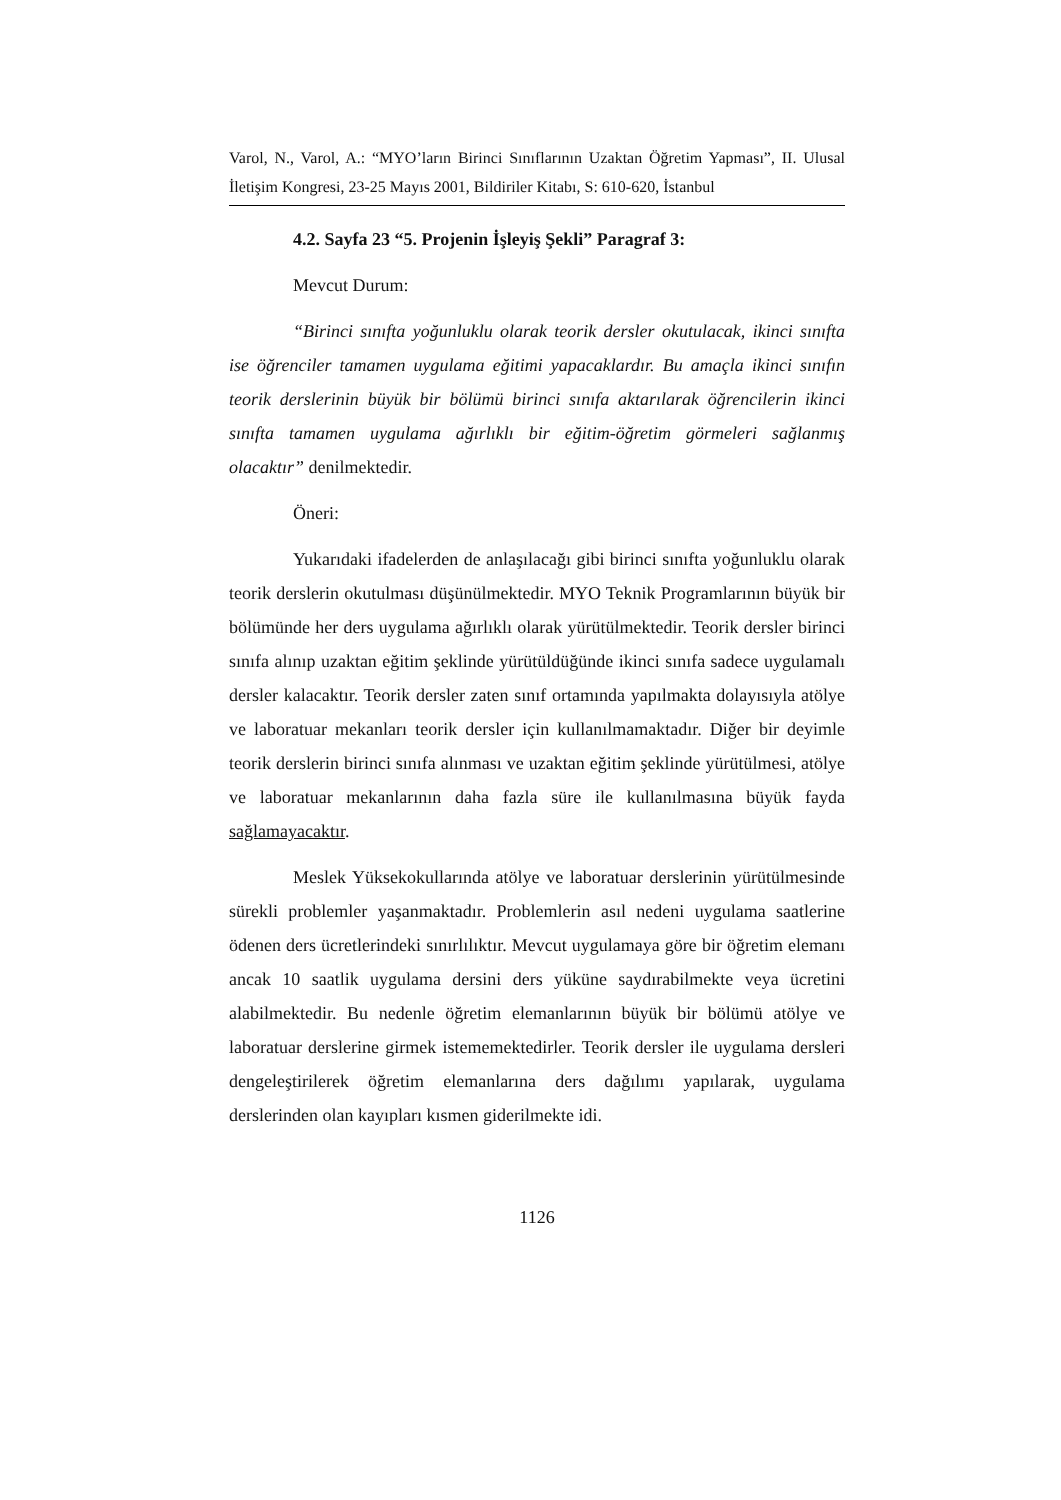Varol, N., Varol, A.: “MYO’ların Birinci Sınıflarının Uzaktan Öğretim Yapması”, II. Ulusal İletişim Kongresi, 23-25 Mayıs 2001, Bildiriler Kitabı, S: 610-620, İstanbul
4.2. Sayfa 23 “5. Projenin İşleyiş Şekli” Paragraf 3:
Mevcut Durum:
“Birinci sınıfta yoğunluklu olarak teorik dersler okutulacak, ikinci sınıfta ise öğrenciler tamamen uygulama eğitimi yapacaklardır. Bu amaçla ikinci sınıfın teorik derslerinin büyük bir bölümü birinci sınıfa aktarılarak öğrencilerin ikinci sınıfta tamamen uygulama ağırlıklı bir eğitim-öğretim görmeleri sağlanmış olacaktır” denilmektedir.
Öneri:
Yukarıdaki ifadelerden de anlaşılacağı gibi birinci sınıfta yoğunluklu olarak teorik derslerin okutulması düşünülmektedir. MYO Teknik Programlarının büyük bir bölümünde her ders uygulama ağırlıklı olarak yürütülmektedir. Teorik dersler birinci sınıfa alınıp uzaktan eğitim şeklinde yürütüldüğünde ikinci sınıfa sadece uygulamalı dersler kalacaktır. Teorik dersler zaten sınıf ortamında yapılmakta dolayısıyla atölye ve laboratuar mekanları teorik dersler için kullanılmamaktadır. Diğer bir deyimle teorik derslerin birinci sınıfa alınması ve uzaktan eğitim şeklinde yürütülmesi, atölye ve laboratuar mekanlarının daha fazla süre ile kullanılmasına büyük fayda sağlamayacaktır.
Meslek Yüksekokullarında atölye ve laboratuar derslerinin yürütülmesinde sürekli problemler yaşanmaktadır. Problemlerin asıl nedeni uygulama saatlerine ödenen ders ücretlerindeki sınırlılıktır. Mevcut uygulamaya göre bir öğretim elemanı ancak 10 saatlik uygulama dersini ders yüküne saydırabilmekte veya ücretini alabilmektedir. Bu nedenle öğretim elemanlarının büyük bir bölümü atölye ve laboratuar derslerine girmek istememektedirler. Teorik dersler ile uygulama dersleri dengeleştirilerek öğretim elemanlarına ders dağılımı yapılarak, uygulama derslerinden olan kayıpları kısmen giderilmekte idi.
1126